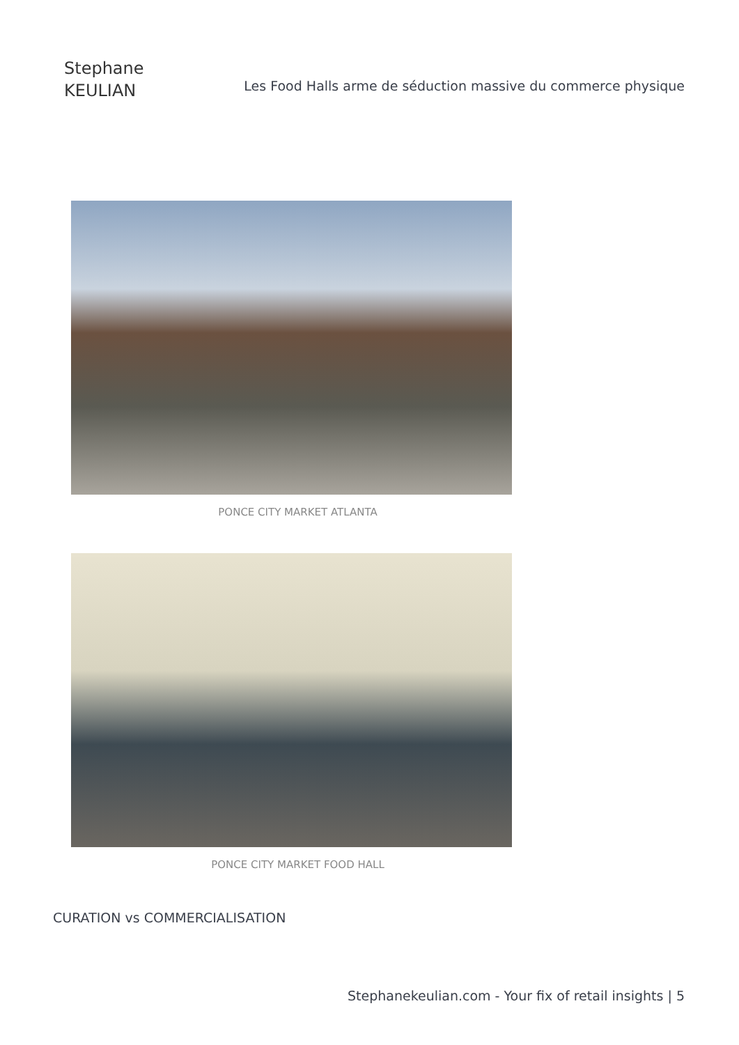Stephane
KEULIAN
Les Food Halls arme de séduction massive du commerce physique
PONCE CITY MARKET ATLANTA
PONCE CITY MARKET FOOD HALL
CURATION vs COMMERCIALISATION
Stephanekeulian.com - Your fix of retail insights | 5